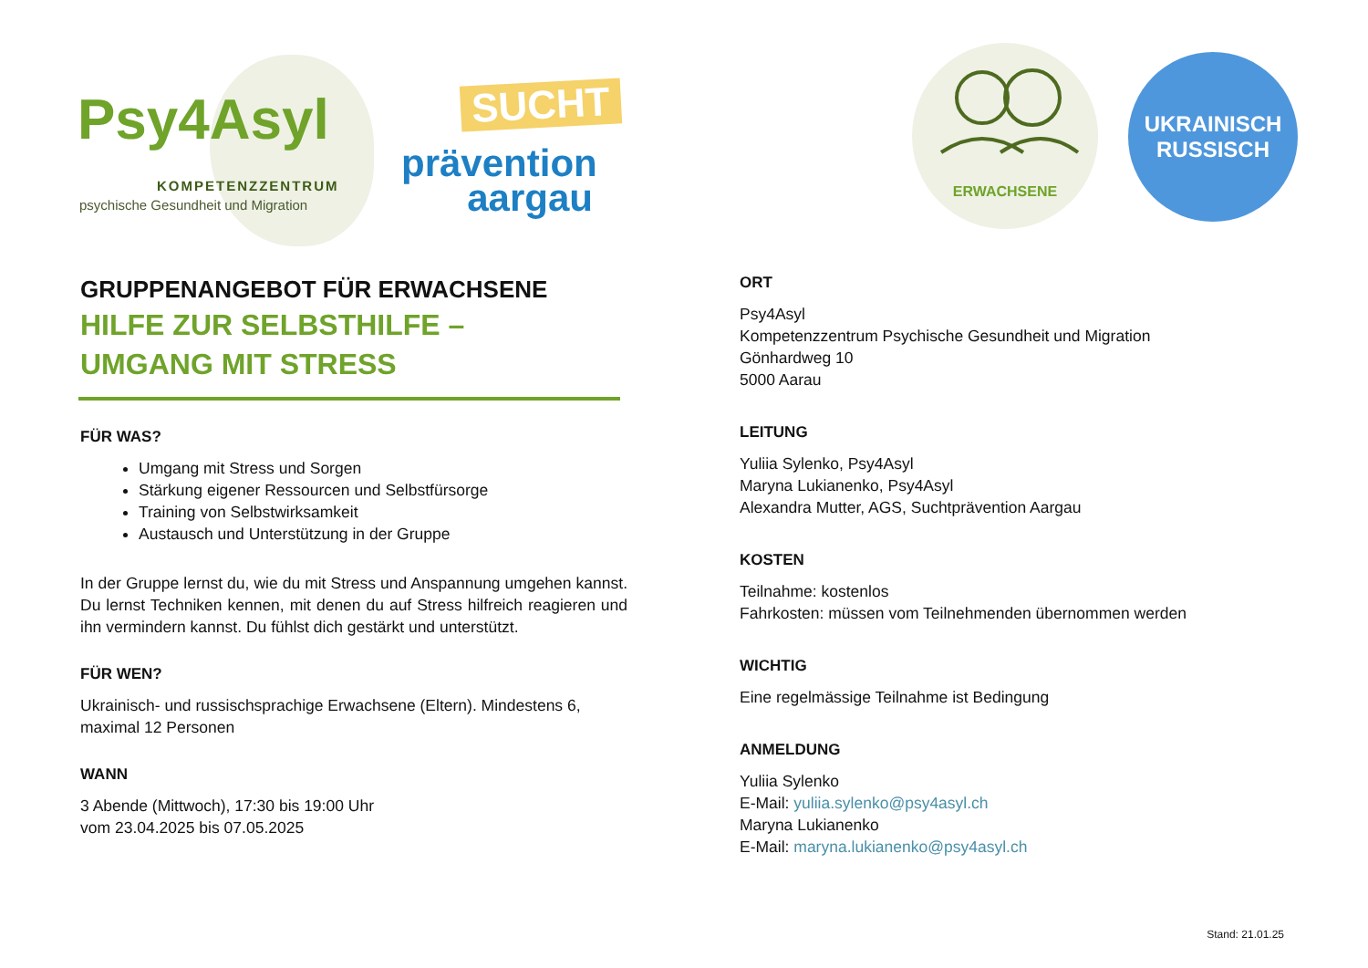Psy4Asyl
KOMPETENZZENTRUM
psychische Gesundheit und Migration
SUCHT
prävention aargau
ERWACHSENE
UKRAINISCH
RUSSISCH
GRUPPENANGEBOT FÜR ERWACHSENE
HILFE ZUR SELBSTHILFE –
UMGANG MIT STRESS
FÜR WAS?
Umgang mit Stress und Sorgen
Stärkung eigener Ressourcen und Selbstfürsorge
Training von Selbstwirksamkeit
Austausch und Unterstützung in der Gruppe
In der Gruppe lernst du, wie du mit Stress und Anspannung umgehen kannst. Du lernst Techniken kennen, mit denen du auf Stress hilfreich reagieren und ihn vermindern kannst. Du fühlst dich gestärkt und unterstützt.
FÜR WEN?
Ukrainisch- und russischsprachige Erwachsene (Eltern). Mindestens 6, maximal 12 Personen
WANN
3 Abende (Mittwoch), 17:30 bis 19:00 Uhr
vom 23.04.2025 bis 07.05.2025
ORT
Psy4Asyl
Kompetenzzentrum Psychische Gesundheit und Migration
Gönhardweg 10
5000 Aarau
LEITUNG
Yuliia Sylenko, Psy4Asyl
Maryna Lukianenko, Psy4Asyl
Alexandra Mutter, AGS, Suchtprävention Aargau
KOSTEN
Teilnahme: kostenlos
Fahrkosten: müssen vom Teilnehmenden übernommen werden
WICHTIG
Eine regelmässige Teilnahme ist Bedingung
ANMELDUNG
Yuliia Sylenko
E-Mail: yuliia.sylenko@psy4asyl.ch
Maryna Lukianenko
E-Mail: maryna.lukianenko@psy4asyl.ch
Stand: 21.01.25